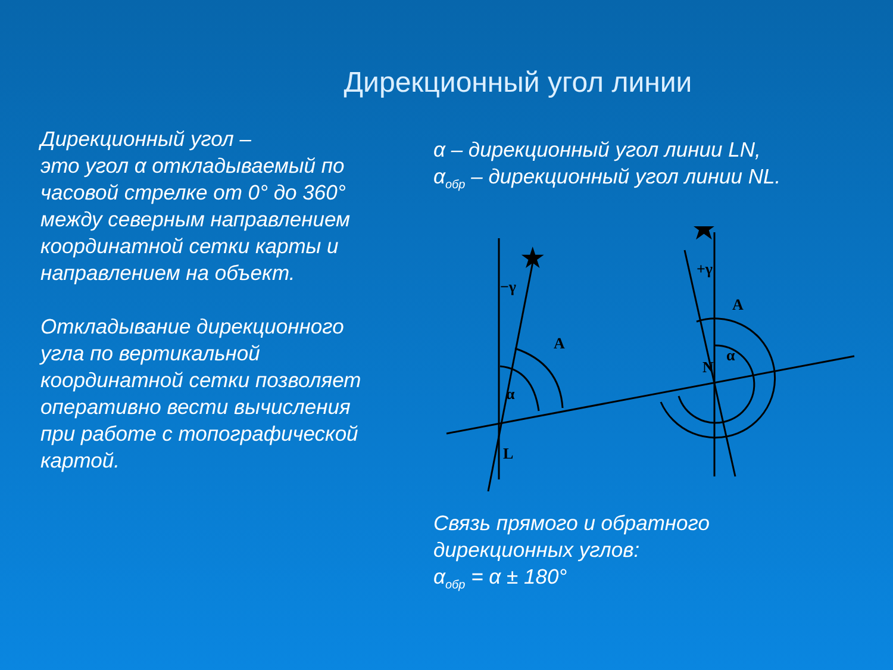Дирекционный угол линии
Дирекционный угол –
это угол α откладываемый по часовой стрелке от 0° до 360° между северным направлением координатной сетки карты и направлением на объект.
Откладывание дирекционного угла по вертикальной координатной сетки позволяет оперативно вести вычисления при работе с топографической картой.
α – дирекционный угол линии LN,
α<sub>обр</sub> – дирекционный угол линии NL.
★
★
−γ
+γ
A
A
α
α
N
L
Связь прямого и обратного
дирекционных углов:
α<sub>обр</sub> = α ± 180°